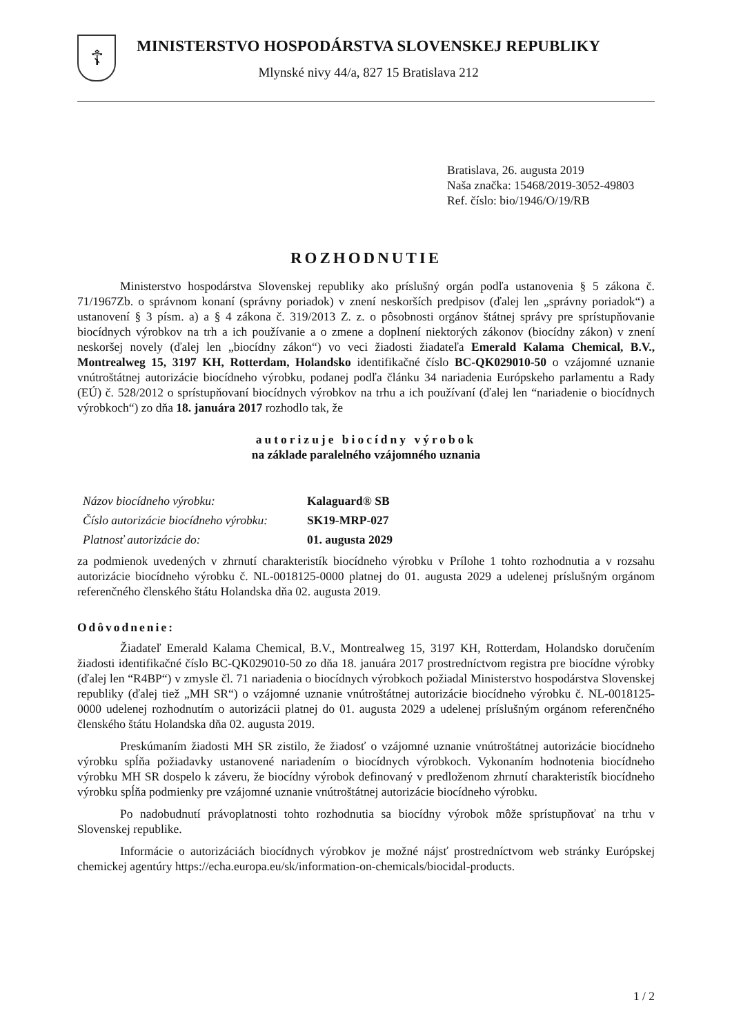☦
MINISTERSTVO HOSPODÁRSTVA SLOVENSKEJ REPUBLIKY
Mlynské nivy 44/a, 827 15 Bratislava 212
Bratislava, 26. augusta 2019
Naša značka: 15468/2019-3052-49803
Ref. číslo: bio/1946/O/19/RB
ROZHODNUTIE
Ministerstvo hospodárstva Slovenskej republiky ako príslušný orgán podľa ustanovenia § 5 zákona č. 71/1967Zb. o správnom konaní (správny poriadok) v znení neskorších predpisov (ďalej len „správny poriadok“) a ustanovení § 3 písm. a) a § 4 zákona č. 319/2013 Z. z. o pôsobnosti orgánov štátnej správy pre sprístupňovanie biocídnych výrobkov na trh a ich používanie a o zmene a doplnení niektorých zákonov (biocídny zákon) v znení neskoršej novely (ďalej len „biocídny zákon“) vo veci žiadosti žiadateľa Emerald Kalama Chemical, B.V., Montrealweg 15, 3197 KH, Rotterdam, Holandsko identifikačné číslo BC-QK029010-50 o vzájomné uznanie vnútroštátnej autorizácie biocídneho výrobku, podanej podľa článku 34 nariadenia Európskeho parlamentu a Rady (EÚ) č. 528/2012 o sprístupňovaní biocídnych výrobkov na trhu a ich používaní (ďalej len “nariadenie o biocídnych výrobkoch“) zo dňa 18. januára 2017 rozhodlo tak, že
autorizuje biocídny výrobok
na základe paralelného vzájomného uznania
| Názov biocídneho výrobku: | Kalaguard® SB |
| Číslo autorizácie biocídneho výrobku: | SK19-MRP-027 |
| Platnosť autorizácie do: | 01. augusta 2029 |
za podmienok uvedených v zhrnutí charakteristík biocídneho výrobku v Prílohe 1 tohto rozhodnutia a v rozsahu autorizácie biocídneho výrobku č. NL-0018125-0000 platnej do 01. augusta 2029 a udelenej príslušným orgánom referenčného členského štátu Holandska dňa 02. augusta 2019.
Odôvodnenie:
Žiadateľ Emerald Kalama Chemical, B.V., Montrealweg 15, 3197 KH, Rotterdam, Holandsko doručením žiadosti identifikačné číslo BC-QK029010-50 zo dňa 18. januára 2017 prostredníctvom registra pre biocídne výrobky (ďalej len “R4BP“) v zmysle čl. 71 nariadenia o biocídnych výrobkoch požiadal Ministerstvo hospodárstva Slovenskej republiky (ďalej tiež „MH SR“) o vzájomné uznanie vnútroštátnej autorizácie biocídneho výrobku č. NL-0018125-0000 udelenej rozhodnutím o autorizácii platnej do 01. augusta 2029 a udelenej príslušným orgánom referenčného členského štátu Holandska dňa 02. augusta 2019.
Preskúmaním žiadosti MH SR zistilo, že žiadosť o vzájomné uznanie vnútroštátnej autorizácie biocídneho výrobku spĺňa požiadavky ustanovené nariadením o biocídnych výrobkoch. Vykonaním hodnotenia biocídneho výrobku MH SR dospelo k záveru, že biocídny výrobok definovaný v predloženom zhrnutí charakteristík biocídneho výrobku spĺňa podmienky pre vzájomné uznanie vnútroštátnej autorizácie biocídneho výrobku.
Po nadobudnutí právoplatnosti tohto rozhodnutia sa biocídny výrobok môže sprístupňovať na trhu v Slovenskej republike.
Informácie o autorizáciách biocídnych výrobkov je možné nájsť prostredníctvom web stránky Európskej chemickej agentúry https://echa.europa.eu/sk/information-on-chemicals/biocidal-products.
1 / 2